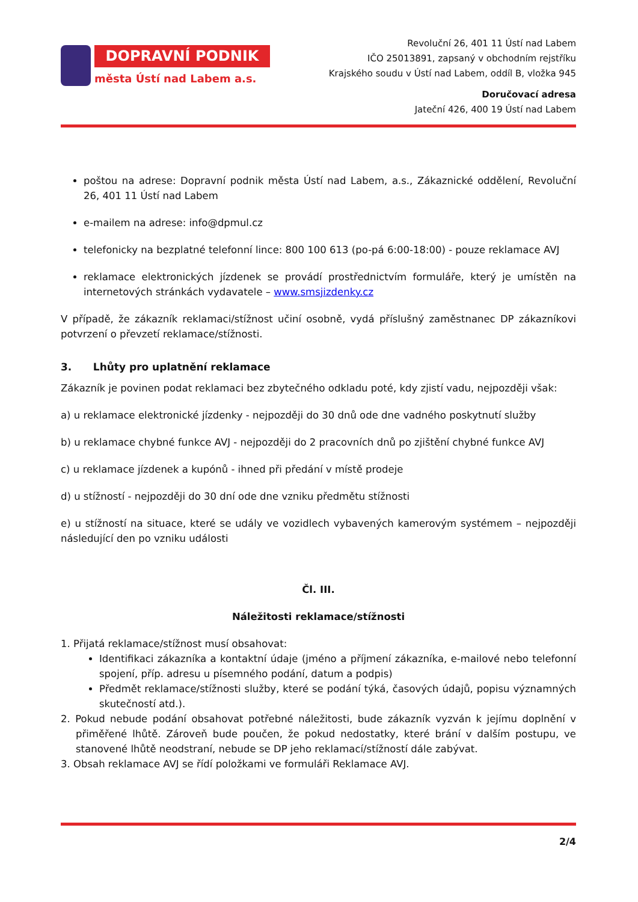DOPRAVNÍ PODNIK
města Ústí nad Labem a.s.
Revoluční 26, 401 11 Ústí nad Labem
IČO 25013891, zapsaný v obchodním rejstříku
Krajského soudu v Ústí nad Labem, oddíl B, vložka 945
Doručovací adresa
Jateční 426, 400 19 Ústí nad Labem
poštou na adrese: Dopravní podnik města Ústí nad Labem, a.s., Zákaznické oddělení, Revoluční 26, 401 11 Ústí nad Labem
e-mailem na adrese: info@dpmul.cz
telefonicky na bezplatné telefonní lince: 800 100 613 (po-pá 6:00-18:00) - pouze reklamace AVJ
reklamace elektronických jízdenek se provádí prostřednictvím formuláře, který je umístěn na internetových stránkách vydavatele – www.smsjizdenky.cz
V případě, že zákazník reklamaci/stížnost učiní osobně, vydá příslušný zaměstnanec DP zákazníkovi potvrzení o převzetí reklamace/stížnosti.
3. Lhůty pro uplatnění reklamace
Zákazník je povinen podat reklamaci bez zbytečného odkladu poté, kdy zjistí vadu, nejpozději však:
a) u reklamace elektronické jízdenky - nejpozději do 30 dnů ode dne vadného poskytnutí služby
b) u reklamace chybné funkce AVJ - nejpozději do 2 pracovních dnů po zjištění chybné funkce AVJ
c) u reklamace jízdenek a kupónů - ihned při předání v místě prodeje
d) u stížností - nejpozději do 30 dní ode dne vzniku předmětu stížnosti
e) u stížností na situace, které se udály ve vozidlech vybavených kamerovým systémem – nejpozději následující den po vzniku události
Čl. III.
Náležitosti reklamace/stížnosti
1. Přijatá reklamace/stížnost musí obsahovat:
Identifikaci zákazníka a kontaktní údaje (jméno a příjmení zákazníka, e-mailové nebo telefonní spojení, příp. adresu u písemného podání, datum a podpis)
Předmět reklamace/stížnosti služby, které se podání týká, časových údajů, popisu významných skutečností atd.).
2. Pokud nebude podání obsahovat potřebné náležitosti, bude zákazník vyzván k jejímu doplnění v přiměřené lhůtě. Zároveň bude poučen, že pokud nedostatky, které brání v dalším postupu, ve stanovené lhůtě neodstraní, nebude se DP jeho reklamací/stížností dále zabývat.
3. Obsah reklamace AVJ se řídí položkami ve formuláři Reklamace AVJ.
2/4